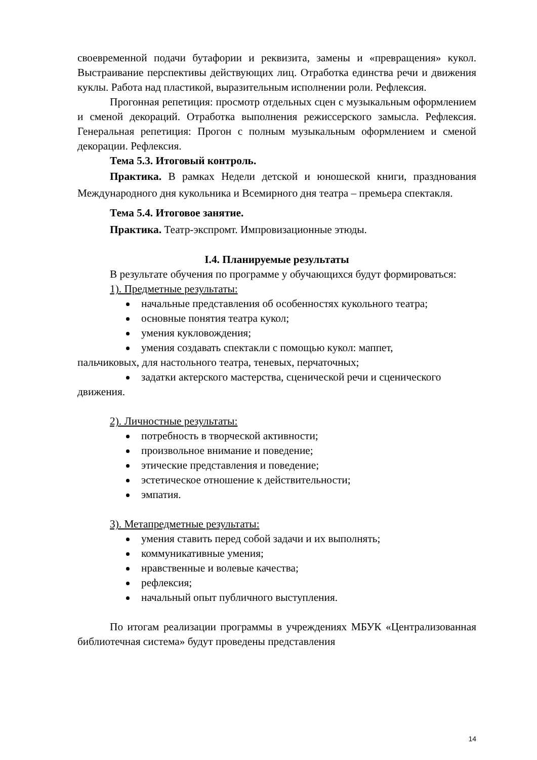своевременной подачи бутафории и реквизита, замены и «превращения» кукол. Выстраивание перспективы действующих лиц. Отработка единства речи и движения куклы. Работа над пластикой, выразительным исполнении роли. Рефлексия.
Прогонная репетиция: просмотр отдельных сцен с музыкальным оформлением и сменой декораций. Отработка выполнения режиссерского замысла. Рефлексия. Генеральная репетиция: Прогон с полным музыкальным оформлением и сменой декорации. Рефлексия.
Тема 5.3. Итоговый контроль.
Практика. В рамках Недели детской и юношеской книги, празднования Международного дня кукольника и Всемирного дня театра – премьера спектакля.
Тема 5.4. Итоговое занятие.
Практика. Театр-экспромт. Импровизационные этюды.
I.4. Планируемые результаты
В результате обучения по программе у обучающихся будут формироваться:
1). Предметные результаты:
начальные представления об особенностях кукольного театра;
основные понятия театра кукол;
умения кукловождения;
умения создавать спектакли с помощью кукол: маппет,
пальчиковых, для настольного театра, теневых, перчаточных;
задатки актерского мастерства, сценической речи и сценического
движения.
2). Личностные результаты:
потребность в творческой активности;
произвольное внимание и поведение;
этические представления и поведение;
эстетическое отношение к действительности;
эмпатия.
3). Метапредметные результаты:
умения ставить перед собой задачи и их выполнять;
коммуникативные умения;
нравственные и волевые качества;
рефлексия;
начальный опыт публичного выступления.
По итогам реализации программы в учреждениях МБУК «Централизованная библиотечная система» будут проведены представления
14